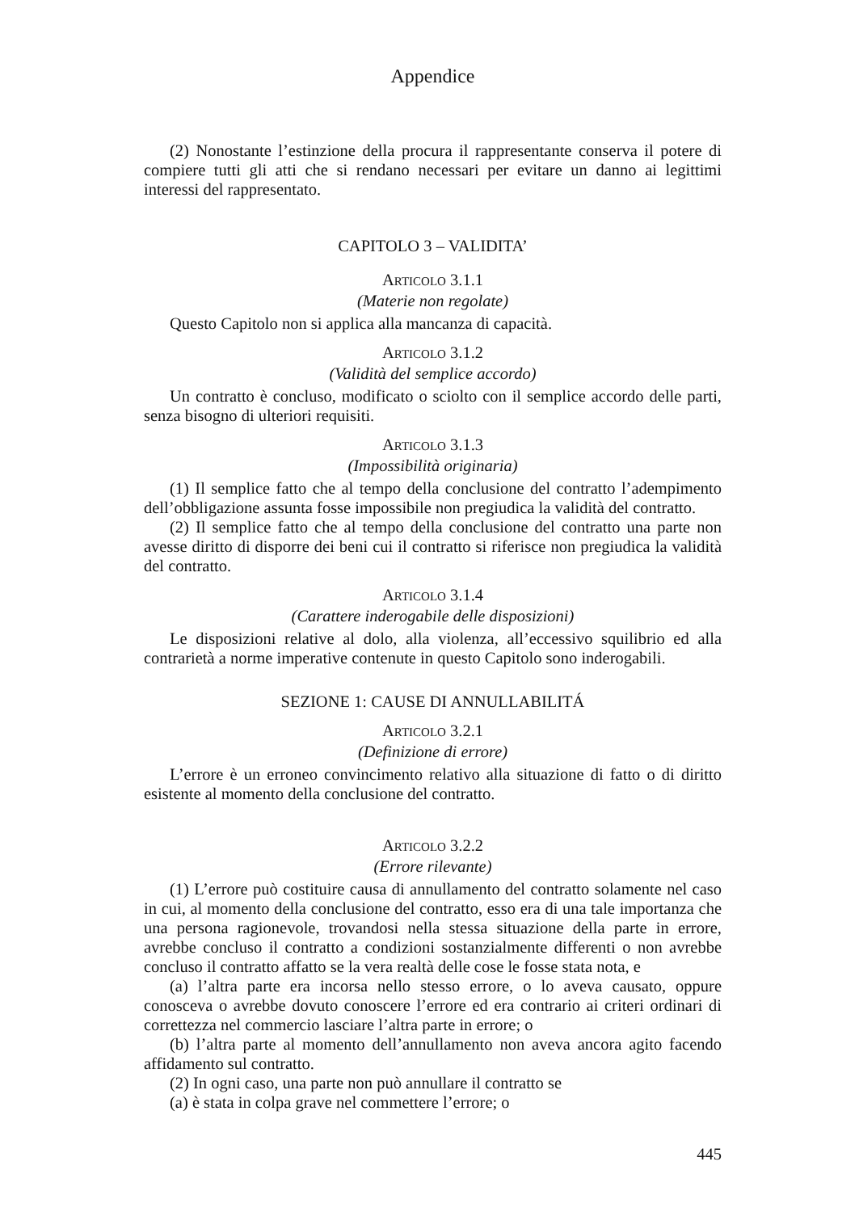Appendice
(2) Nonostante l’estinzione della procura il rappresentante conserva il potere di compiere tutti gli atti che si rendano necessari per evitare un danno ai legittimi interessi del rappresentato.
CAPITOLO 3 – VALIDITA’
ARTICOLO 3.1.1
(Materie non regolate)
Questo Capitolo non si applica alla mancanza di capacità.
ARTICOLO 3.1.2
(Validità del semplice accordo)
Un contratto è concluso, modificato o sciolto con il semplice accordo delle parti, senza bisogno di ulteriori requisiti.
ARTICOLO 3.1.3
(Impossibilità originaria)
(1) Il semplice fatto che al tempo della conclusione del contratto l’adempimento dell’obbligazione assunta fosse impossibile non pregiudica la validità del contratto.
(2) Il semplice fatto che al tempo della conclusione del contratto una parte non avesse diritto di disporre dei beni cui il contratto si riferisce non pregiudica la validità del contratto.
ARTICOLO 3.1.4
(Carattere inderogabile delle disposizioni)
Le disposizioni relative al dolo, alla violenza, all’eccessivo squilibrio ed alla contrarietà a norme imperative contenute in questo Capitolo sono inderogabili.
SEZIONE 1: CAUSE DI ANNULLABILITÁ
ARTICOLO 3.2.1
(Definizione di errore)
L’errore è un erroneo convincimento relativo alla situazione di fatto o di diritto esistente al momento della conclusione del contratto.
ARTICOLO 3.2.2
(Errore rilevante)
(1) L’errore può costituire causa di annullamento del contratto solamente nel caso in cui, al momento della conclusione del contratto, esso era di una tale importanza che una persona ragionevole, trovandosi nella stessa situazione della parte in errore, avrebbe concluso il contratto a condizioni sostanzialmente differenti o non avrebbe concluso il contratto affatto se la vera realtà delle cose le fosse stata nota, e
(a) l’altra parte era incorsa nello stesso errore, o lo aveva causato, oppure conosceva o avrebbe dovuto conoscere l’errore ed era contrario ai criteri ordinari di correttezza nel commercio lasciare l’altra parte in errore; o
(b) l’altra parte al momento dell’annullamento non aveva ancora agito facendo affidamento sul contratto.
(2) In ogni caso, una parte non può annullare il contratto se
(a) è stata in colpa grave nel commettere l’errore; o
445